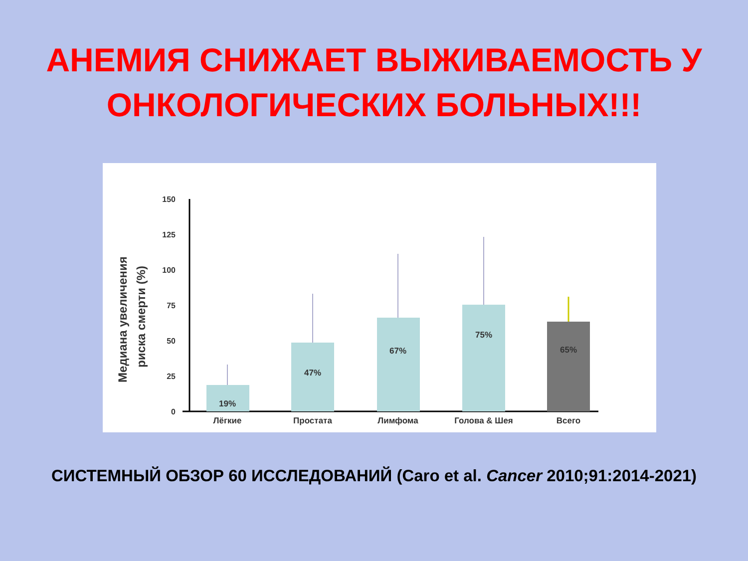АНЕМИЯ СНИЖАЕТ ВЫЖИВАЕМОСТЬ У
ОНКОЛОГИЧЕСКИХ БОЛЬНЫХ!!!
Медиана увеличения
риска смерти (%)
150
125
100
75
50
25
0
19%
47%
67%
75%
65%
Лёгкие
Простата
Лимфома
Голова & Шея
Всего
СИСТЕМНЫЙ ОБЗОР 60 ИССЛЕДОВАНИЙ (Caro et al. Cancer 2010;91:2014-2021)